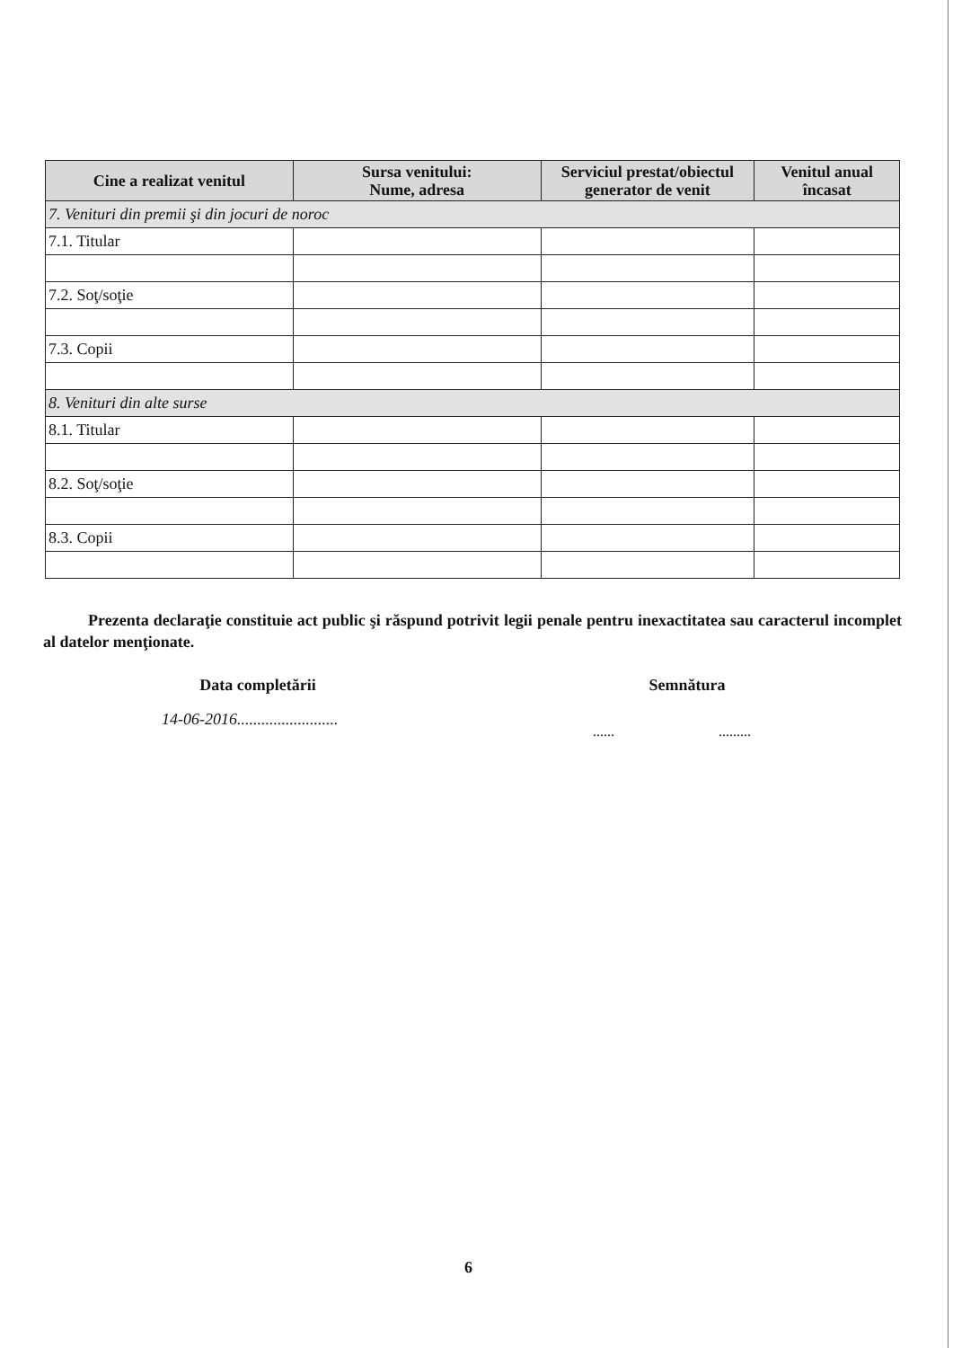| Cine a realizat venitul | Sursa venitului: Nume, adresa | Serviciul prestat/obiectul generator de venit | Venitul anual încasat |
| --- | --- | --- | --- |
| 7. Venituri din premii şi din jocuri de noroc | | | |
| 7.1. Titular | | | |
| 7.2. Soţ/soţie | | | |
| 7.3. Copii | | | |
| 8. Venituri din alte surse | | | |
| 8.1. Titular | | | |
| 8.2. Soţ/soţie | | | |
| 8.3. Copii | | | |
Prezenta declaraţie constituie act public şi răspund potrivit legii penale pentru inexactitatea sau caracterul incomplet al datelor menţionate.
Data completării Semnătura
14-06-2016.........................
...... .........
6